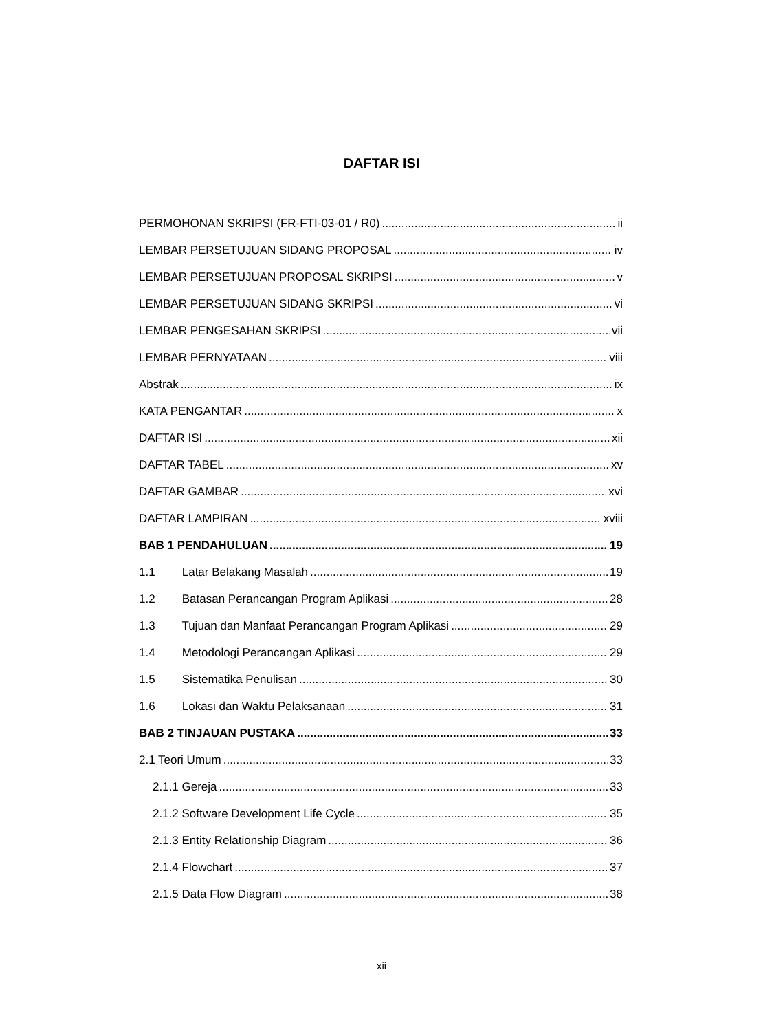DAFTAR ISI
PERMOHONAN SKRIPSI (FR-FTI-03-01 / R0) ii
LEMBAR PERSETUJUAN SIDANG PROPOSAL iv
LEMBAR PERSETUJUAN PROPOSAL SKRIPSI v
LEMBAR PERSETUJUAN SIDANG SKRIPSI vi
LEMBAR PENGESAHAN SKRIPSI vii
LEMBAR PERNYATAAN viii
Abstrak ix
KATA PENGANTAR x
DAFTAR ISI xii
DAFTAR TABEL xv
DAFTAR GAMBAR xvi
DAFTAR LAMPIRAN xviii
BAB 1 PENDAHULUAN 19
1.1 Latar Belakang Masalah 19
1.2 Batasan Perancangan Program Aplikasi 28
1.3 Tujuan dan Manfaat Perancangan Program Aplikasi 29
1.4 Metodologi Perancangan Aplikasi 29
1.5 Sistematika Penulisan 30
1.6 Lokasi dan Waktu Pelaksanaan 31
BAB 2 TINJAUAN PUSTAKA 33
2.1 Teori Umum 33
2.1.1 Gereja 33
2.1.2 Software Development Life Cycle 35
2.1.3 Entity Relationship Diagram 36
2.1.4 Flowchart 37
2.1.5 Data Flow Diagram 38
xii